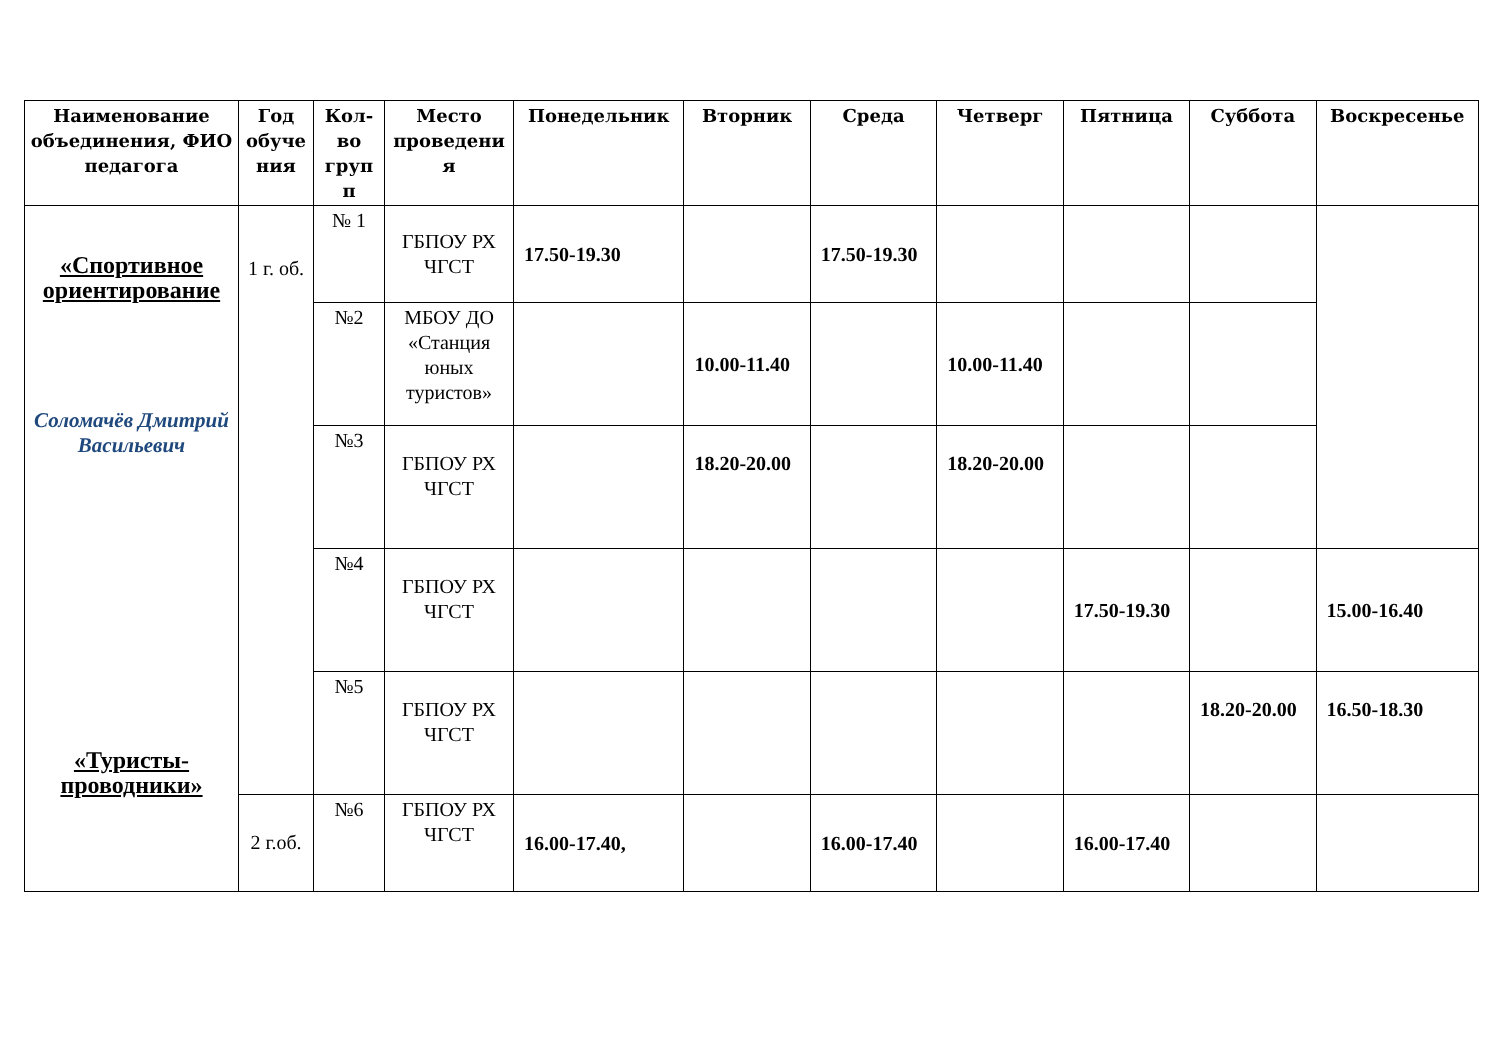| Наименование объединения, ФИО педагога | Год обуче ния | Кол-во груп п | Место проведени я | Понедельник | Вторник | Среда | Четверг | Пятница | Суббота | Воскресенье |
| --- | --- | --- | --- | --- | --- | --- | --- | --- | --- | --- |
| «Спортивное ориентирование Соломачёв Дмитрий Васильевич «Туристы-проводники» | 1 г. об. | № 1 | ГБПОУ РХ ЧГСТ | 17.50-19.30 | | 17.50-19.30 | | | | |
| | | №2 | МБОУ ДО «Станция юных туристов» | | 10.00-11.40 | | 10.00-11.40 | | | |
| | | №3 | ГБПОУ РХ ЧГСТ | | 18.20-20.00 | | 18.20-20.00 | | | |
| | | №4 | ГБПОУ РХ ЧГСТ | | | | | 17.50-19.30 | | 15.00-16.40 |
| | | №5 | ГБПОУ РХ ЧГСТ | | | | | | 18.20-20.00 | 16.50-18.30 |
| | 2 г.об. | №6 | ГБПОУ РХ ЧГСТ | 16.00-17.40, | | 16.00-17.40 | | 16.00-17.40 | | |